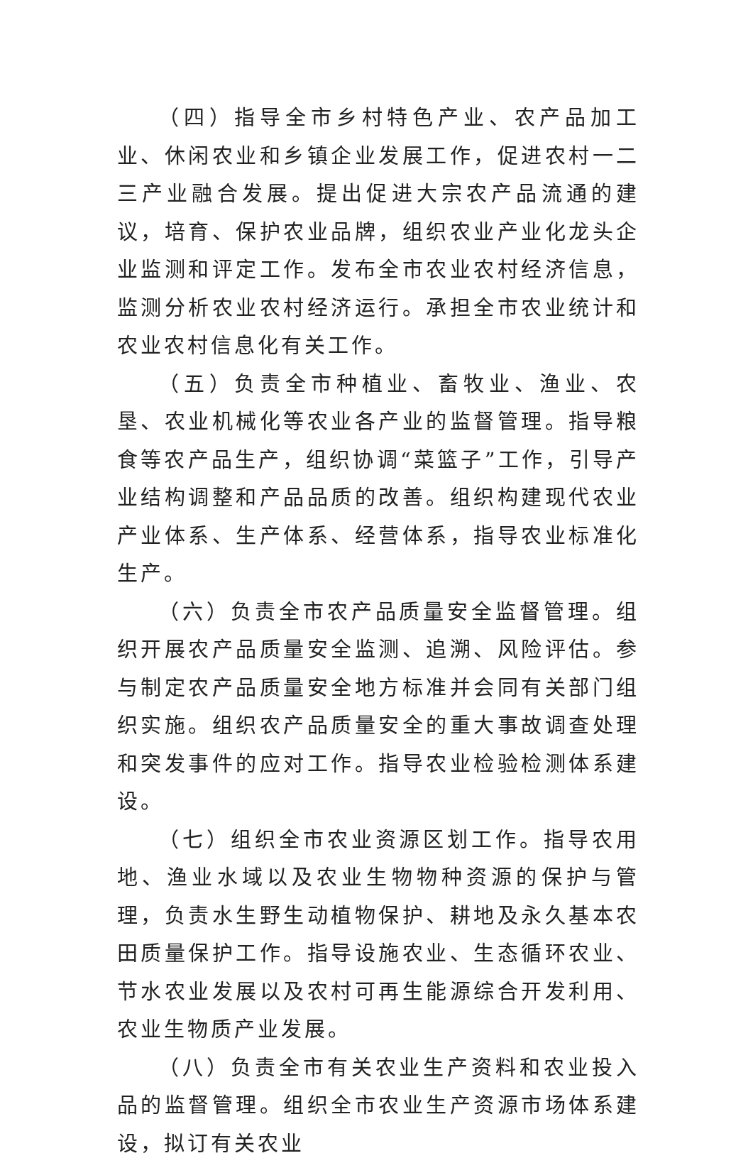（四）指导全市乡村特色产业、农产品加工业、休闲农业和乡镇企业发展工作，促进农村一二三产业融合发展。提出促进大宗农产品流通的建议，培育、保护农业品牌，组织农业产业化龙头企业监测和评定工作。发布全市农业农村经济信息，监测分析农业农村经济运行。承担全市农业统计和农业农村信息化有关工作。
（五）负责全市种植业、畜牧业、渔业、农垦、农业机械化等农业各产业的监督管理。指导粮食等农产品生产，组织协调“菜篮子”工作，引导产业结构调整和产品品质的改善。组织构建现代农业产业体系、生产体系、经营体系，指导农业标准化生产。
（六）负责全市农产品质量安全监督管理。组织开展农产品质量安全监测、追溯、风险评估。参与制定农产品质量安全地方标准并会同有关部门组织实施。组织农产品质量安全的重大事故调查处理和突发事件的应对工作。指导农业检验检测体系建设。
（七）组织全市农业资源区划工作。指导农用地、渔业水域以及农业生物物种资源的保护与管理，负责水生野生动植物保护、耕地及永久基本农田质量保护工作。指导设施农业、生态循环农业、节水农业发展以及农村可再生能源综合开发利用、农业生物质产业发展。
（八）负责全市有关农业生产资料和农业投入品的监督管理。组织全市农业生产资源市场体系建设，拟订有关农业